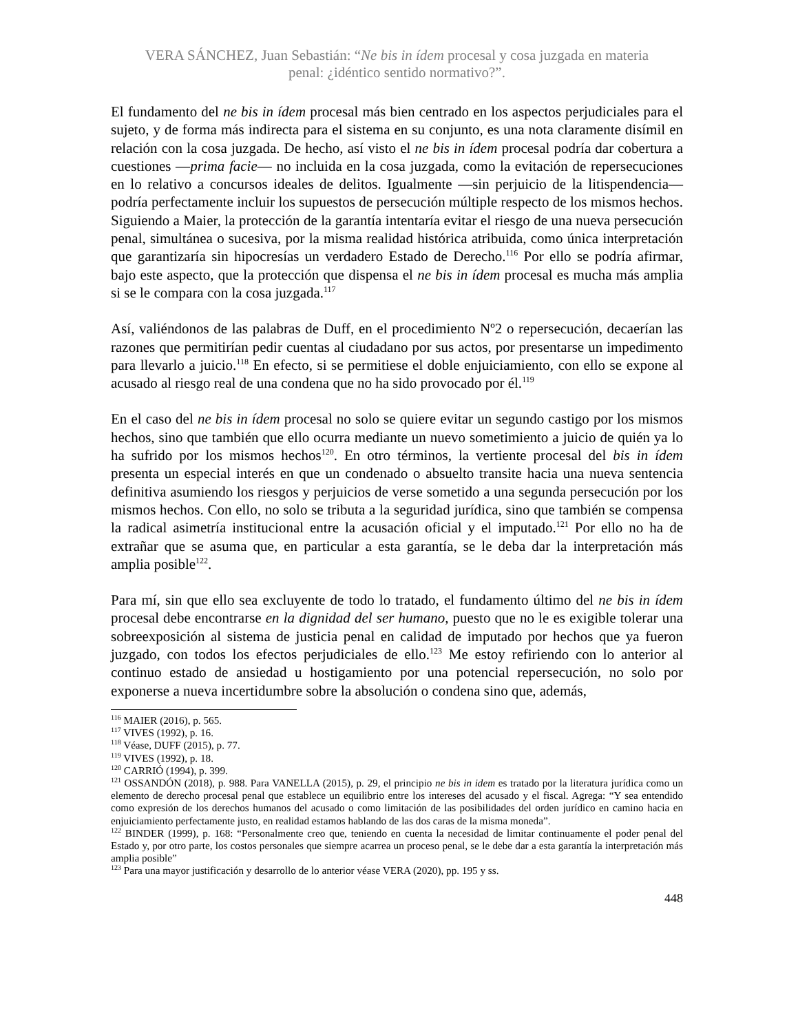VERA SÁNCHEZ, Juan Sebastián: “Ne bis in ídem procesal y cosa juzgada en materia
penal: ¿idéntico sentido normativo?”.
El fundamento del ne bis in ídem procesal más bien centrado en los aspectos perjudiciales para el sujeto, y de forma más indirecta para el sistema en su conjunto, es una nota claramente disímil en relación con la cosa juzgada. De hecho, así visto el ne bis in ídem procesal podría dar cobertura a cuestiones —prima facie— no incluida en la cosa juzgada, como la evitación de repersecuciones en lo relativo a concursos ideales de delitos. Igualmente —sin perjuicio de la litispendencia— podría perfectamente incluir los supuestos de persecución múltiple respecto de los mismos hechos. Siguiendo a Maier, la protección de la garantía intentaría evitar el riesgo de una nueva persecución penal, simultánea o sucesiva, por la misma realidad histórica atribuida, como única interpretación que garantizaría sin hipocresías un verdadero Estado de Derecho.<sup>116</sup> Por ello se podría afirmar, bajo este aspecto, que la protección que dispensa el ne bis in ídem procesal es mucha más amplia si se le compara con la cosa juzgada.<sup>117</sup>
Así, valiéndonos de las palabras de Duff, en el procedimiento Nº2 o repersecución, decaerían las razones que permitirían pedir cuentas al ciudadano por sus actos, por presentarse un impedimento para llevarlo a juicio.<sup>118</sup> En efecto, si se permitiese el doble enjuiciamiento, con ello se expone al acusado al riesgo real de una condena que no ha sido provocado por él.<sup>119</sup>
En el caso del ne bis in ídem procesal no solo se quiere evitar un segundo castigo por los mismos hechos, sino que también que ello ocurra mediante un nuevo sometimiento a juicio de quién ya lo ha sufrido por los mismos hechos<sup>120</sup>. En otro términos, la vertiente procesal del bis in ídem presenta un especial interés en que un condenado o absuelto transite hacia una nueva sentencia definitiva asumiendo los riesgos y perjuicios de verse sometido a una segunda persecución por los mismos hechos. Con ello, no solo se tributa a la seguridad jurídica, sino que también se compensa la radical asimetría institucional entre la acusación oficial y el imputado.<sup>121</sup> Por ello no ha de extrañar que se asuma que, en particular a esta garantía, se le deba dar la interpretación más amplia posible<sup>122</sup>.
Para mí, sin que ello sea excluyente de todo lo tratado, el fundamento último del ne bis in ídem procesal debe encontrarse en la dignidad del ser humano, puesto que no le es exigible tolerar una sobreexposición al sistema de justicia penal en calidad de imputado por hechos que ya fueron juzgado, con todos los efectos perjudiciales de ello.<sup>123</sup> Me estoy refiriendo con lo anterior al continuo estado de ansiedad u hostigamiento por una potencial repersecución, no solo por exponerse a nueva incertidumbre sobre la absolución o condena sino que, además,
<sup>116</sup> MAIER (2016), p. 565.
<sup>117</sup> VIVES (1992), p. 16.
<sup>118</sup> Véase, DUFF (2015), p. 77.
<sup>119</sup> VIVES (1992), p. 18.
<sup>120</sup> CARRIÓ (1994), p. 399.
<sup>121</sup> OSSANDÓN (2018), p. 988. Para VANELLA (2015), p. 29, el principio ne bis in idem es tratado por la literatura jurídica como un elemento de derecho procesal penal que establece un equilibrio entre los intereses del acusado y el fiscal. Agrega: “Y sea entendido como expresión de los derechos humanos del acusado o como limitación de las posibilidades del orden jurídico en camino hacia en enjuiciamiento perfectamente justo, en realidad estamos hablando de las dos caras de la misma moneda”.
<sup>122</sup> BINDER (1999), p. 168: “Personalmente creo que, teniendo en cuenta la necesidad de limitar continuamente el poder penal del Estado y, por otro parte, los costos personales que siempre acarrea un proceso penal, se le debe dar a esta garantía la interpretación más amplia posible”
<sup>123</sup> Para una mayor justificación y desarrollo de lo anterior véase VERA (2020), pp. 195 y ss.
448